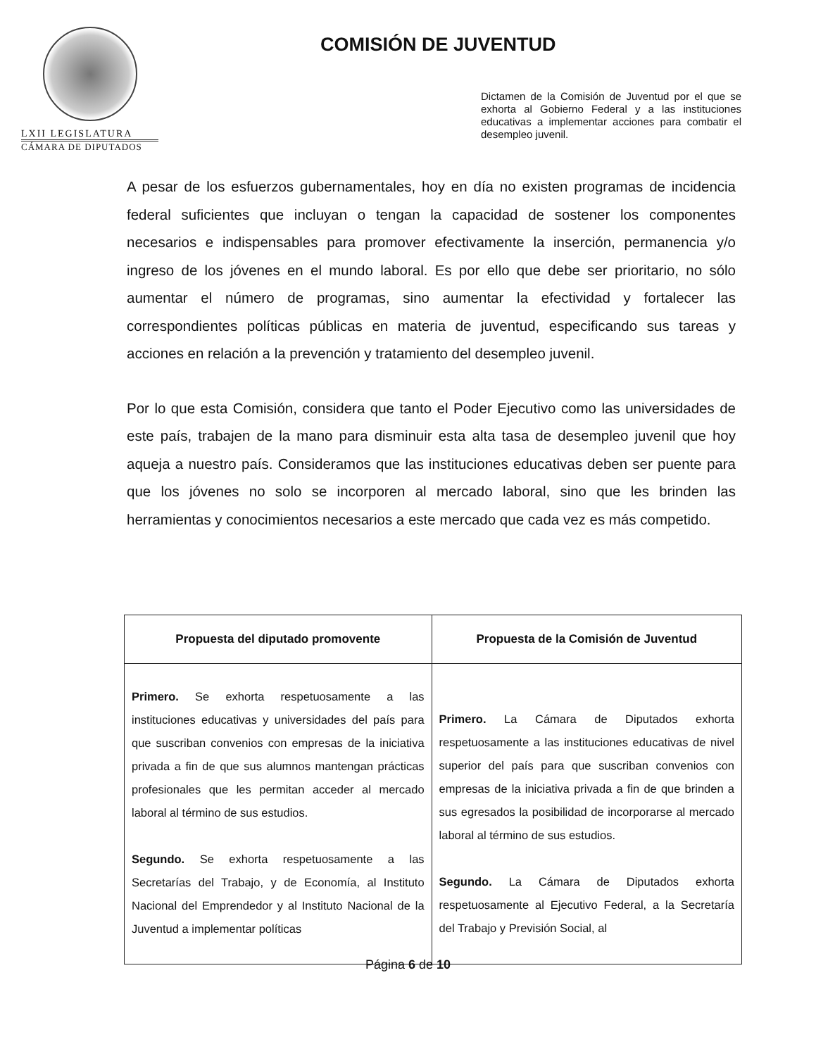LXII LEGISLATURA
CÁMARA DE DIPUTADOS
COMISIÓN DE JUVENTUD
Dictamen de la Comisión de Juventud por el que se exhorta al Gobierno Federal y a las instituciones educativas a implementar acciones para combatir el desempleo juvenil.
A pesar de los esfuerzos gubernamentales, hoy en día no existen programas de incidencia federal suficientes que incluyan o tengan la capacidad de sostener los componentes necesarios e indispensables para promover efectivamente la inserción, permanencia y/o ingreso de los jóvenes en el mundo laboral. Es por ello que debe ser prioritario, no sólo aumentar el número de programas, sino aumentar la efectividad y fortalecer las correspondientes políticas públicas en materia de juventud, especificando sus tareas y acciones en relación a la prevención y tratamiento del desempleo juvenil.
Por lo que esta Comisión, considera que tanto el Poder Ejecutivo como las universidades de este país, trabajen de la mano para disminuir esta alta tasa de desempleo juvenil que hoy aqueja a nuestro país. Consideramos que las instituciones educativas deben ser puente para que los jóvenes no solo se incorporen al mercado laboral, sino que les brinden las herramientas y conocimientos necesarios a este mercado que cada vez es más competido.
| Propuesta del diputado promovente | Propuesta de la Comisión de Juventud |
| --- | --- |
| Primero. Se exhorta respetuosamente a las instituciones educativas y universidades del país para que suscriban convenios con empresas de la iniciativa privada a fin de que sus alumnos mantengan prácticas profesionales que les permitan acceder al mercado laboral al término de sus estudios. Segundo. Se exhorta respetuosamente a las Secretarías del Trabajo, y de Economía, al Instituto Nacional del Emprendedor y al Instituto Nacional de la Juventud a implementar políticas | Primero. La Cámara de Diputados exhorta respetuosamente a las instituciones educativas de nivel superior del país para que suscriban convenios con empresas de la iniciativa privada a fin de que brinden a sus egresados la posibilidad de incorporarse al mercado laboral al término de sus estudios. Segundo. La Cámara de Diputados exhorta respetuosamente al Ejecutivo Federal, a la Secretaría del Trabajo y Previsión Social, al |
Página 6 de 10